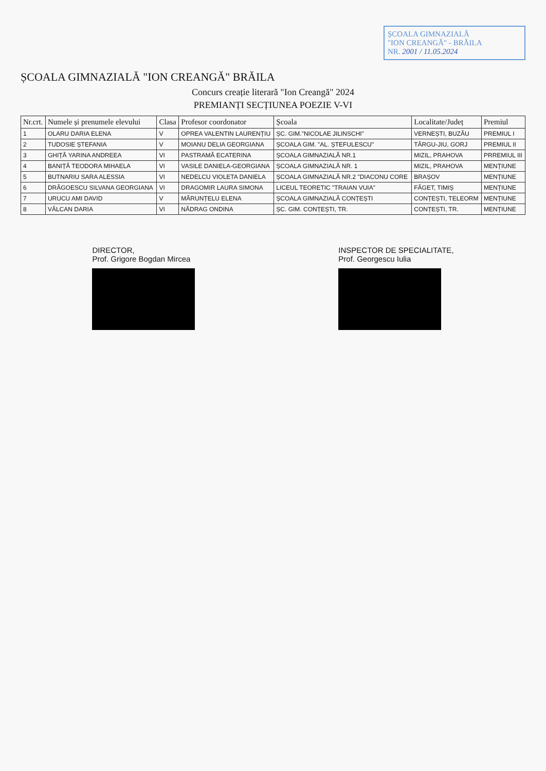ȘCOALA GIMNAZIALĂ
"ION CREANGĂ" - BRĂILA
NR. 2001 / 11.05.2024
ȘCOALA GIMNAZIALĂ "ION CREANGĂ" BRĂILA
Concurs creație literară "Ion Creangă" 2024
PREMIANȚI SECȚIUNEA POEZIE V-VI
| Nr.crt. | Numele și prenumele elevului | Clasa | Profesor coordonator | Școala | Localitate/Județ | Premiul |
| --- | --- | --- | --- | --- | --- | --- |
| 1 | OLARU DARIA ELENA | V | OPREA VALENTIN LAURENȚIU | ȘC. GIM."NICOLAE JILINSCHI" | VERNEȘTI, BUZĂU | PREMIUL I |
| 2 | TUDOSIE ȘTEFANIA | V | MOIANU DELIA GEORGIANA | ȘCOALA GIM. "AL. ȘTEFULESCU" | TÂRGU-JIU, GORJ | PREMIUL II |
| 3 | GHIȚĂ YARINA ANDREEA | VI | PASTRAMĂ ECATERINA | ȘCOALA GIMNAZIALĂ NR.1 | MIZIL, PRAHOVA | PRREMIUL III |
| 4 | BANIȚĂ TEODORA MIHAELA | VI | VASILE DANIELA-GEORGIANA | ȘCOALA GIMNAZIALĂ NR. 1 | MIZIL, PRAHOVA | MENȚIUNE |
| 5 | BUTNARIU SARA ALESSIA | VI | NEDELCU VIOLETA DANIELA | ȘCOALA GIMNAZIALĂ NR.2 "DIACONU CORE | BRAȘOV | MENȚIUNE |
| 6 | DRĂGOESCU SILVANA GEORGIANA | VI | DRAGOMIR LAURA SIMONA | LICEUL TEORETIC "TRAIAN VUIA" | FĂGET, TIMIȘ | MENȚIUNE |
| 7 | URUCU AMI DAVID | V | MĂRUNȚELU ELENA | ȘCOALA GIMNAZIALĂ CONȚEȘTI | CONȚEȘTI, TELEORM | MENȚIUNE |
| 8 | VÂLCAN DARIA | VI | NĂDRAG ONDINA | ȘC. GIM. CONȚEȘTI, TR. | CONȚEȘTI, TR. | MENȚIUNE |
DIRECTOR,
Prof. Grigore Bogdan Mircea
INSPECTOR DE SPECIALITATE,
Prof. Georgescu Iulia